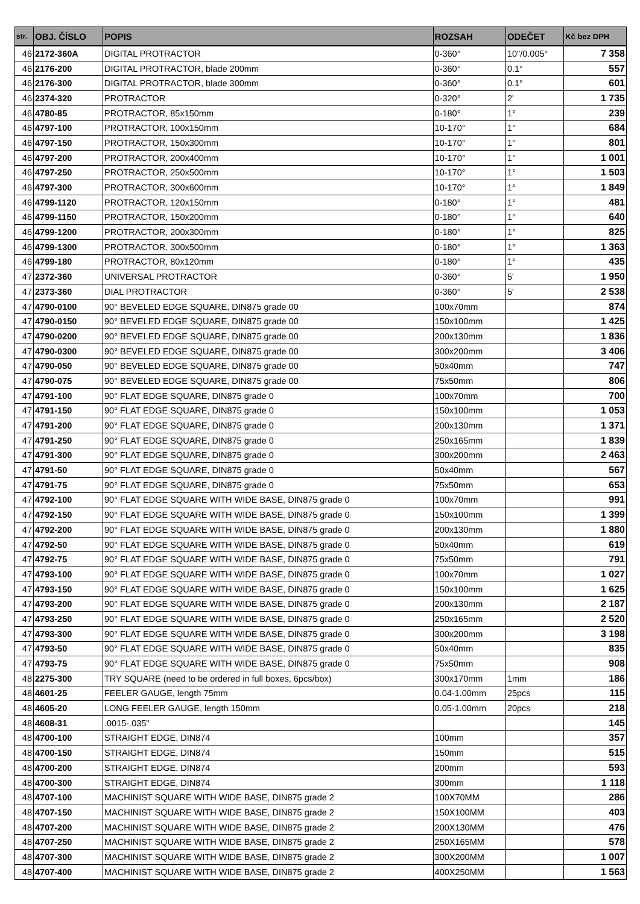| str. | OBJ. ČÍSLO | POPIS | ROZSAH | ODEČET | Kč bez DPH |
| --- | --- | --- | --- | --- | --- |
| 46 | 2172-360A | DIGITAL PROTRACTOR | 0-360° | 10"/0.005° | 7 358 |
| 46 | 2176-200 | DIGITAL PROTRACTOR, blade 200mm | 0-360° | 0.1° | 557 |
| 46 | 2176-300 | DIGITAL PROTRACTOR, blade 300mm | 0-360° | 0.1° | 601 |
| 46 | 2374-320 | PROTRACTOR | 0-320° | 2' | 1 735 |
| 46 | 4780-85 | PROTRACTOR, 85x150mm | 0-180° | 1° | 239 |
| 46 | 4797-100 | PROTRACTOR, 100x150mm | 10-170° | 1° | 684 |
| 46 | 4797-150 | PROTRACTOR, 150x300mm | 10-170° | 1° | 801 |
| 46 | 4797-200 | PROTRACTOR, 200x400mm | 10-170° | 1° | 1 001 |
| 46 | 4797-250 | PROTRACTOR, 250x500mm | 10-170° | 1° | 1 503 |
| 46 | 4797-300 | PROTRACTOR, 300x600mm | 10-170° | 1° | 1 849 |
| 46 | 4799-1120 | PROTRACTOR, 120x150mm | 0-180° | 1° | 481 |
| 46 | 4799-1150 | PROTRACTOR, 150x200mm | 0-180° | 1° | 640 |
| 46 | 4799-1200 | PROTRACTOR, 200x300mm | 0-180° | 1° | 825 |
| 46 | 4799-1300 | PROTRACTOR, 300x500mm | 0-180° | 1° | 1 363 |
| 46 | 4799-180 | PROTRACTOR, 80x120mm | 0-180° | 1° | 435 |
| 47 | 2372-360 | UNIVERSAL PROTRACTOR | 0-360° | 5' | 1 950 |
| 47 | 2373-360 | DIAL PROTRACTOR | 0-360° | 5' | 2 538 |
| 47 | 4790-0100 | 90° BEVELED EDGE SQUARE, DIN875 grade 00 | 100x70mm | | 874 |
| 47 | 4790-0150 | 90° BEVELED EDGE SQUARE, DIN875 grade 00 | 150x100mm | | 1 425 |
| 47 | 4790-0200 | 90° BEVELED EDGE SQUARE, DIN875 grade 00 | 200x130mm | | 1 836 |
| 47 | 4790-0300 | 90° BEVELED EDGE SQUARE, DIN875 grade 00 | 300x200mm | | 3 406 |
| 47 | 4790-050 | 90° BEVELED EDGE SQUARE, DIN875 grade 00 | 50x40mm | | 747 |
| 47 | 4790-075 | 90° BEVELED EDGE SQUARE, DIN875 grade 00 | 75x50mm | | 806 |
| 47 | 4791-100 | 90° FLAT EDGE SQUARE, DIN875 grade 0 | 100x70mm | | 700 |
| 47 | 4791-150 | 90° FLAT EDGE SQUARE, DIN875 grade 0 | 150x100mm | | 1 053 |
| 47 | 4791-200 | 90° FLAT EDGE SQUARE, DIN875 grade 0 | 200x130mm | | 1 371 |
| 47 | 4791-250 | 90° FLAT EDGE SQUARE, DIN875 grade 0 | 250x165mm | | 1 839 |
| 47 | 4791-300 | 90° FLAT EDGE SQUARE, DIN875 grade 0 | 300x200mm | | 2 463 |
| 47 | 4791-50 | 90° FLAT EDGE SQUARE, DIN875 grade 0 | 50x40mm | | 567 |
| 47 | 4791-75 | 90° FLAT EDGE SQUARE, DIN875 grade 0 | 75x50mm | | 653 |
| 47 | 4792-100 | 90° FLAT EDGE SQUARE WITH WIDE BASE, DIN875 grade 0 | 100x70mm | | 991 |
| 47 | 4792-150 | 90° FLAT EDGE SQUARE WITH WIDE BASE, DIN875 grade 0 | 150x100mm | | 1 399 |
| 47 | 4792-200 | 90° FLAT EDGE SQUARE WITH WIDE BASE, DIN875 grade 0 | 200x130mm | | 1 880 |
| 47 | 4792-50 | 90° FLAT EDGE SQUARE WITH WIDE BASE, DIN875 grade 0 | 50x40mm | | 619 |
| 47 | 4792-75 | 90° FLAT EDGE SQUARE WITH WIDE BASE, DIN875 grade 0 | 75x50mm | | 791 |
| 47 | 4793-100 | 90° FLAT EDGE SQUARE WITH WIDE BASE, DIN875 grade 0 | 100x70mm | | 1 027 |
| 47 | 4793-150 | 90° FLAT EDGE SQUARE WITH WIDE BASE, DIN875 grade 0 | 150x100mm | | 1 625 |
| 47 | 4793-200 | 90° FLAT EDGE SQUARE WITH WIDE BASE, DIN875 grade 0 | 200x130mm | | 2 187 |
| 47 | 4793-250 | 90° FLAT EDGE SQUARE WITH WIDE BASE, DIN875 grade 0 | 250x165mm | | 2 520 |
| 47 | 4793-300 | 90° FLAT EDGE SQUARE WITH WIDE BASE, DIN875 grade 0 | 300x200mm | | 3 198 |
| 47 | 4793-50 | 90° FLAT EDGE SQUARE WITH WIDE BASE, DIN875 grade 0 | 50x40mm | | 835 |
| 47 | 4793-75 | 90° FLAT EDGE SQUARE WITH WIDE BASE, DIN875 grade 0 | 75x50mm | | 908 |
| 48 | 2275-300 | TRY SQUARE (need to be ordered in full boxes, 6pcs/box) | 300x170mm | 1mm | 186 |
| 48 | 4601-25 | FEELER GAUGE, length 75mm | 0.04-1.00mm | 25pcs | 115 |
| 48 | 4605-20 | LONG FEELER GAUGE, length 150mm | 0.05-1.00mm | 20pcs | 218 |
| 48 | 4608-31 | .0015-.035" | | | 145 |
| 48 | 4700-100 | STRAIGHT EDGE, DIN874 | 100mm | | 357 |
| 48 | 4700-150 | STRAIGHT EDGE, DIN874 | 150mm | | 515 |
| 48 | 4700-200 | STRAIGHT EDGE, DIN874 | 200mm | | 593 |
| 48 | 4700-300 | STRAIGHT EDGE, DIN874 | 300mm | | 1 118 |
| 48 | 4707-100 | MACHINIST SQUARE WITH WIDE BASE, DIN875 grade 2 | 100X70MM | | 286 |
| 48 | 4707-150 | MACHINIST SQUARE WITH WIDE BASE, DIN875 grade 2 | 150X100MM | | 403 |
| 48 | 4707-200 | MACHINIST SQUARE WITH WIDE BASE, DIN875 grade 2 | 200X130MM | | 476 |
| 48 | 4707-250 | MACHINIST SQUARE WITH WIDE BASE, DIN875 grade 2 | 250X165MM | | 578 |
| 48 | 4707-300 | MACHINIST SQUARE WITH WIDE BASE, DIN875 grade 2 | 300X200MM | | 1 007 |
| 48 | 4707-400 | MACHINIST SQUARE WITH WIDE BASE, DIN875 grade 2 | 400X250MM | | 1 563 |